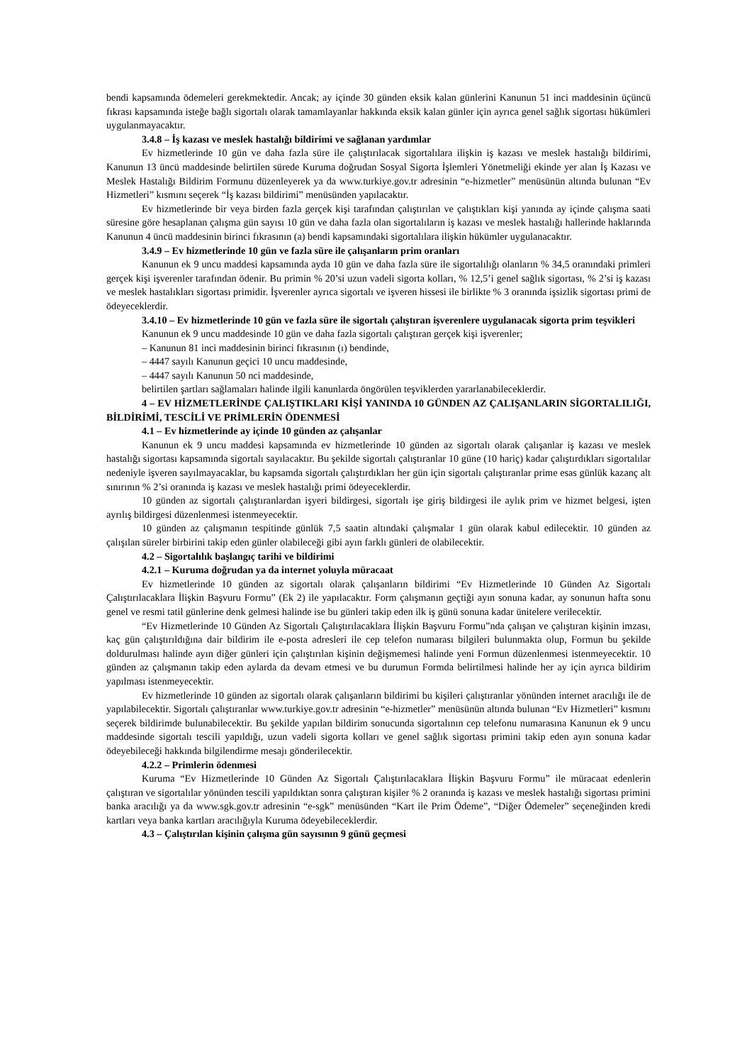bendi kapsamında ödemeleri gerekmektedir. Ancak; ay içinde 30 günden eksik kalan günlerini Kanunun 51 inci maddesinin üçüncü fıkrası kapsamında isteğe bağlı sigortalı olarak tamamlayanlar hakkında eksik kalan günler için ayrıca genel sağlık sigortası hükümleri uygulanmayacaktır.
3.4.8 – İş kazası ve meslek hastalığı bildirimi ve sağlanan yardımlar
Ev hizmetlerinde 10 gün ve daha fazla süre ile çalıştırılacak sigortalılara ilişkin iş kazası ve meslek hastalığı bildirimi, Kanunun 13 üncü maddesinde belirtilen sürede Kuruma doğrudan Sosyal Sigorta İşlemleri Yönetmeliği ekinde yer alan İş Kazası ve Meslek Hastalığı Bildirim Formunu düzenleyerek ya da www.turkiye.gov.tr adresinin “e-hizmetler” menüsünün altında bulunan “Ev Hizmetleri” kısmını seçerek “İş kazası bildirimi” menüsünden yapılacaktır.
Ev hizmetlerinde bir veya birden fazla gerçek kişi tarafından çalıştırılan ve çalıştıkları kişi yanında ay içinde çalışma saati süresine göre hesaplanan çalışma gün sayısı 10 gün ve daha fazla olan sigortalıların iş kazası ve meslek hastalığı hallerinde haklarında Kanunun 4 üncü maddesinin birinci fıkrasının (a) bendi kapsamındaki sigortalılara ilişkin hükümler uygulanacaktır.
3.4.9 – Ev hizmetlerinde 10 gün ve fazla süre ile çalışanların prim oranları
Kanunun ek 9 uncu maddesi kapsamında ayda 10 gün ve daha fazla süre ile sigortalılığı olanların % 34,5 oranındaki primleri gerçek kişi işverenler tarafından ödenir. Bu primin % 20’si uzun vadeli sigorta kolları, % 12,5’i genel sağlık sigortası, % 2’si iş kazası ve meslek hastalıkları sigortası primidir. İşverenler ayrıca sigortalı ve işveren hissesi ile birlikte % 3 oranında işsizlik sigortası primi de ödeyeceklerdir.
3.4.10 – Ev hizmetlerinde 10 gün ve fazla süre ile sigortalı çalıştıran işverenlere uygulanacak sigorta prim teşvikleri
Kanunun ek 9 uncu maddesinde 10 gün ve daha fazla sigortalı çalıştıran gerçek kişi işverenler;
– Kanunun 81 inci maddesinin birinci fıkrasının (ı) bendinde,
– 4447 sayılı Kanunun geçici 10 uncu maddesinde,
– 4447 sayılı Kanunun 50 nci maddesinde,
belirtilen şartları sağlamaları halinde ilgili kanunlarda öngörülen teşviklerden yararlanabileceklerdir.
4 – EV HİZMETLERİNDE ÇALIŞTIKLARI KİŞİ YANINDA 10 GÜNDEN AZ ÇALIŞANLARIN SİGORTALILIĞI, BİLDİRİMİ, TESCİLİ VE PRİMLERİN ÖDENMESİ
4.1 – Ev hizmetlerinde ay içinde 10 günden az çalışanlar
Kanunun ek 9 uncu maddesi kapsamında ev hizmetlerinde 10 günden az sigortalı olarak çalışanlar iş kazası ve meslek hastalığı sigortası kapsamında sigortalı sayılacaktır. Bu şekilde sigortalı çalıştıranlar 10 güne (10 hariç) kadar çalıştırdıkları sigortalılar nedeniyle işveren sayılmayacaklar, bu kapsamda sigortalı çalıştırdıkları her gün için sigortalı çalıştıranlar prime esas günlük kazanç alt sınırının % 2’si oranında iş kazası ve meslek hastalığı primi ödeyeceklerdir.
10 günden az sigortalı çalıştıranlardan işyeri bildirgesi, sigortalı işe giriş bildirgesi ile aylık prim ve hizmet belgesi, işten ayrılış bildirgesi düzenlenmesi istenmeyecektir.
10 günden az çalışmanın tespitinde günlük 7,5 saatin altındaki çalışmalar 1 gün olarak kabul edilecektir. 10 günden az çalışılan süreler birbirini takip eden günler olabileceği gibi ayın farklı günleri de olabilecektir.
4.2 – Sigortalılık başlangıç tarihi ve bildirimi
4.2.1 – Kuruma doğrudan ya da internet yoluyla müracaat
Ev hizmetlerinde 10 günden az sigortalı olarak çalışanların bildirimi “Ev Hizmetlerinde 10 Günden Az Sigortalı Çalıştırılacaklara İlişkin Başvuru Formu” (Ek 2) ile yapılacaktır. Form çalışmanın geçtiği ayın sonuna kadar, ay sonunun hafta sonu genel ve resmi tatil günlerine denk gelmesi halinde ise bu günleri takip eden ilk iş günü sonuna kadar ünitelere verilecektir.
“Ev Hizmetlerinde 10 Günden Az Sigortalı Çalıştırılacaklara İlişkin Başvuru Formu”nda çalışan ve çalıştıran kişinin imzası, kaç gün çalıştırıldığına dair bildirim ile e-posta adresleri ile cep telefon numarası bilgileri bulunmakta olup, Formun bu şekilde doldurulması halinde ayın diğer günleri için çalıştırılan kişinin değişmemesi halinde yeni Formun düzenlenmesi istenmeyecektir. 10 günden az çalışmanın takip eden aylarda da devam etmesi ve bu durumun Formda belirtilmesi halinde her ay için ayrıca bildirim yapılması istenmeyecektir.
Ev hizmetlerinde 10 günden az sigortalı olarak çalışanların bildirimi bu kişileri çalıştıranlar yönünden internet aracılığı ile de yapılabilecektir. Sigortalı çalıştıranlar www.turkiye.gov.tr adresinin “e-hizmetler” menüsünün altında bulunan “Ev Hizmetleri” kısmını seçerek bildirimde bulunabilecektir. Bu şekilde yapılan bildirim sonucunda sigortalının cep telefonu numarasına Kanunun ek 9 uncu maddesinde sigortalı tescili yapıldığı, uzun vadeli sigorta kolları ve genel sağlık sigortası primini takip eden ayın sonuna kadar ödeyebileceği hakkında bilgilendirme mesajı gönderilecektir.
4.2.2 – Primlerin ödenmesi
Kuruma “Ev Hizmetlerinde 10 Günden Az Sigortalı Çalıştırılacaklara İlişkin Başvuru Formu” ile müracaat edenlerin çalıştıran ve sigortalılar yönünden tescili yapıldıktan sonra çalıştıran kişiler % 2 oranında iş kazası ve meslek hastalığı sigortası primini banka aracılığı ya da www.sgk.gov.tr adresinin “e-sgk” menüsünden “Kart ile Prim Ödeme”, “Diğer Ödemeler” seçeneğinden kredi kartları veya banka kartları aracılığıyla Kuruma ödeyebileceklerdir.
4.3 – Çalıştırılan kişinin çalışma gün sayısının 9 günü geçmesi